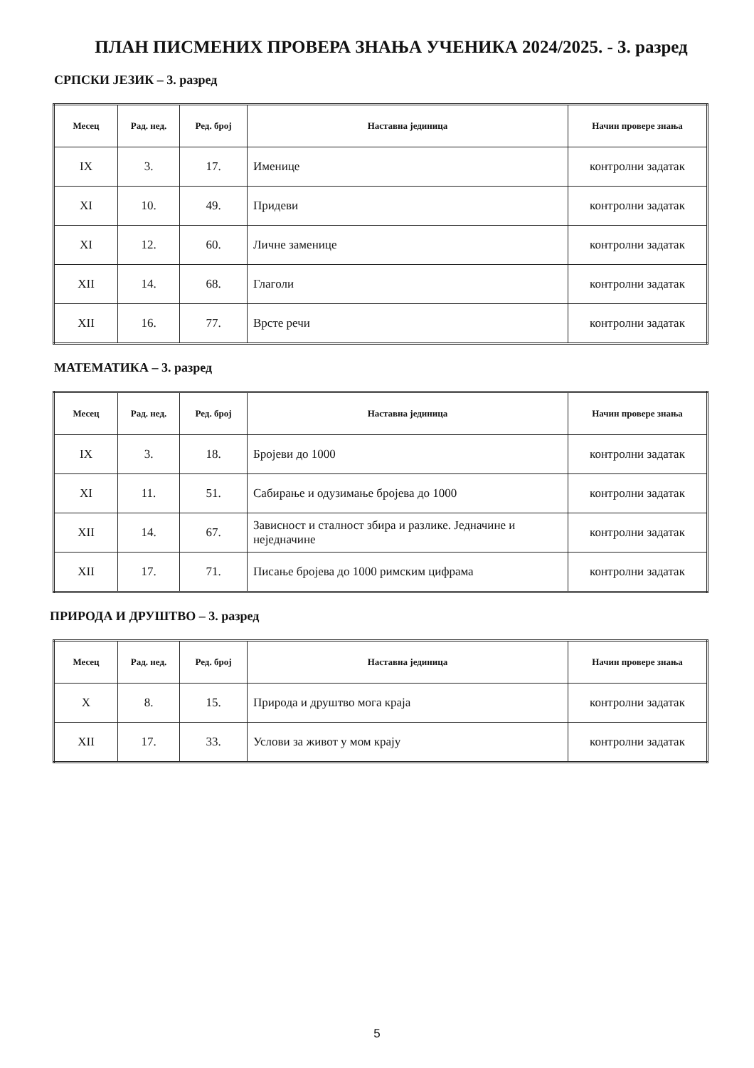ПЛАН ПИСМЕНИХ ПРОВЕРА ЗНАЊА УЧЕНИКА 2024/2025. - 3. разред
СРПСКИ ЈЕЗИК – 3. разред
| Месец | Рад. нед. | Ред. број | Наставна јединица | Начин провере знања |
| --- | --- | --- | --- | --- |
| IX | 3. | 17. | Именице | контролни задатак |
| XI | 10. | 49. | Придеви | контролни задатак |
| XI | 12. | 60. | Личне заменице | контролни задатак |
| XII | 14. | 68. | Глаголи | контролни задатак |
| XII | 16. | 77. | Врсте речи | контролни задатак |
МАТЕМАТИКА – 3. разред
| Месец | Рад. нед. | Ред. број | Наставна јединица | Начин провере знања |
| --- | --- | --- | --- | --- |
| IX | 3. | 18. | Бројеви до 1000 | контролни задатак |
| XI | 11. | 51. | Сабирање и одузимање бројева до 1000 | контролни задатак |
| XII | 14. | 67. | Зависност и сталност збира и разлике. Једначине и неједначине | контролни задатак |
| XII | 17. | 71. | Писање бројева до 1000 римским цифрама | контролни задатак |
ПРИРОДА И ДРУШТВО – 3. разред
| Месец | Рад. нед. | Ред. број | Наставна јединица | Начин провере знања |
| --- | --- | --- | --- | --- |
| X | 8. | 15. | Природа и друштво мога краја | контролни задатак |
| XII | 17. | 33. | Услови за живот у мом крају | контролни задатак |
5